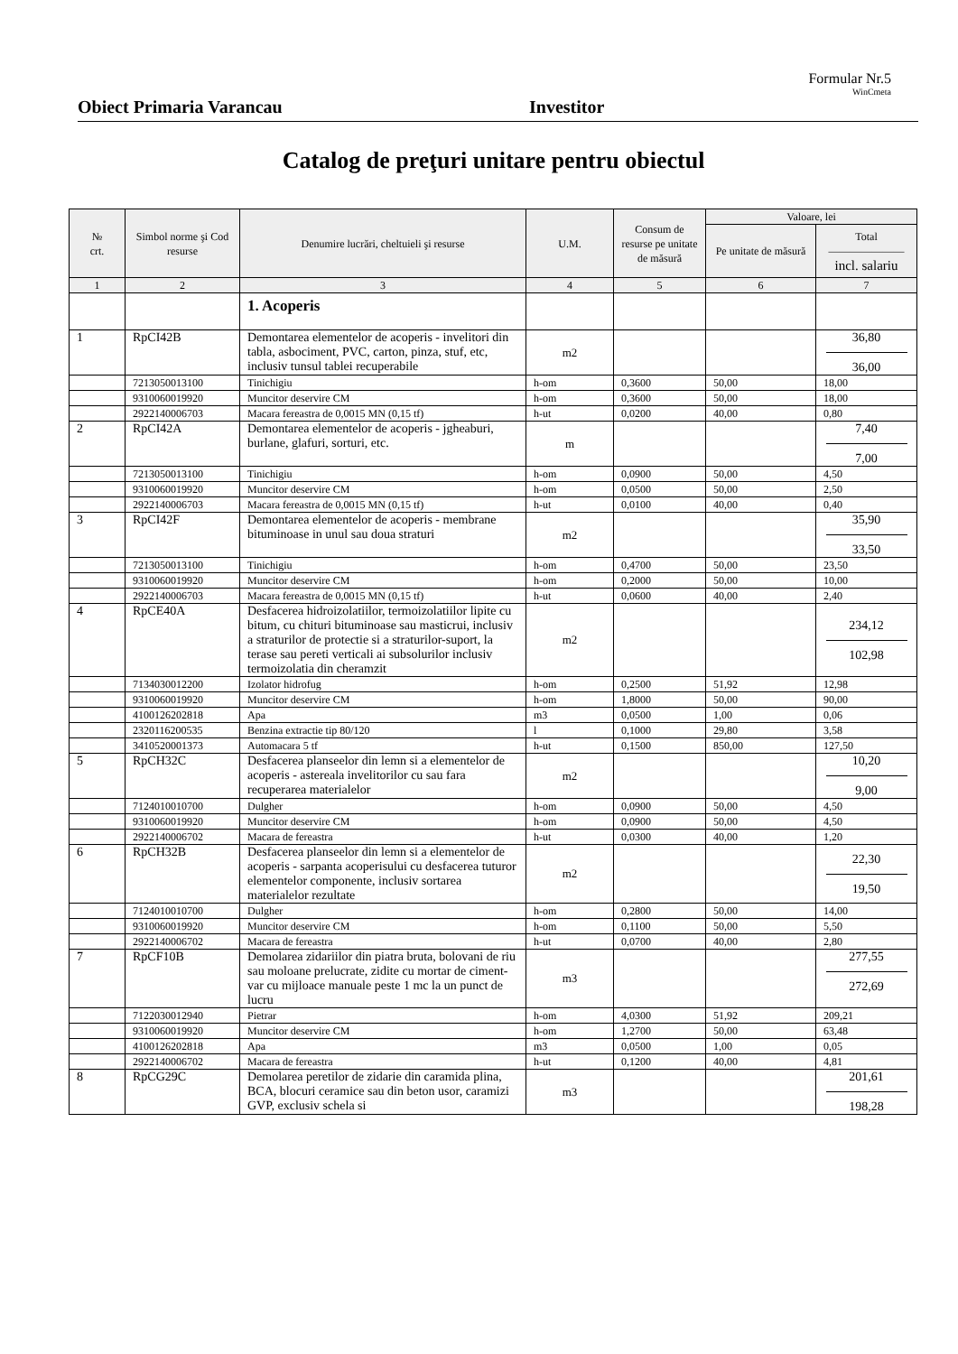Formular Nr.5
WinCmeta
Obiect Primaria Varancau Investitor
Catalog de preţuri unitare pentru obiectul
| № crt. | Simbol norme şi Cod resurse | Denumire lucrări, cheltuieli şi resurse | U.M. | Consum de resurse pe unitate de măsură | Valoare, lei | |
| --- | --- | --- | --- | --- | --- | --- |
| | | | | | Pe unitate de măsură | Total ——————— incl. salariu |
| 1 | 2 | 3 | 4 | 5 | 6 | 7 |
| | | 1. Acoperis | | | | |
| 1 | RpCI42B | Demontarea elementelor de acoperis - invelitori din tabla, asbociment, PVC, carton, pinza, stuf, etc, inclusiv tunsul tablei recuperabile | m2 | | | 36,80 36,00 |
| | 7213050013100 | Tinichigiu | h-om | 0,3600 | 50,00 | 18,00 |
| | 9310060019920 | Muncitor deservire CM | h-om | 0,3600 | 50,00 | 18,00 |
| | 2922140006703 | Macara fereastra de 0,0015 MN (0,15 tf) | h-ut | 0,0200 | 40,00 | 0,80 |
| 2 | RpCI42A | Demontarea elementelor de acoperis - jgheaburi, burlane, glafuri, sorturi, etc. | m | | | 7,40 7,00 |
| | 7213050013100 | Tinichigiu | h-om | 0,0900 | 50,00 | 4,50 |
| | 9310060019920 | Muncitor deservire CM | h-om | 0,0500 | 50,00 | 2,50 |
| | 2922140006703 | Macara fereastra de 0,0015 MN (0,15 tf) | h-ut | 0,0100 | 40,00 | 0,40 |
| 3 | RpCI42F | Demontarea elementelor de acoperis - membrane bituminoase in unul sau doua straturi | m2 | | | 35,90 33,50 |
| | 7213050013100 | Tinichigiu | h-om | 0,4700 | 50,00 | 23,50 |
| | 9310060019920 | Muncitor deservire CM | h-om | 0,2000 | 50,00 | 10,00 |
| | 2922140006703 | Macara fereastra de 0,0015 MN (0,15 tf) | h-ut | 0,0600 | 40,00 | 2,40 |
| 4 | RpCE40A | Desfacerea hidroizolatiilor, termoizolatiilor lipite cu bitum, cu chituri bituminoase sau masticrui, inclusiv a straturilor de protectie si a straturilor-suport, la terase sau pereti verticali ai subsolurilor inclusiv termoizolatia din cheramzit | m2 | | | 234,12 102,98 |
| | 7134030012200 | Izolator hidrofug | h-om | 0,2500 | 51,92 | 12,98 |
| | 9310060019920 | Muncitor deservire CM | h-om | 1,8000 | 50,00 | 90,00 |
| | 4100126202818 | Apa | m3 | 0,0500 | 1,00 | 0,06 |
| | 2320116200535 | Benzina extractie tip 80/120 | l | 0,1000 | 29,80 | 3,58 |
| | 3410520001373 | Automacara 5 tf | h-ut | 0,1500 | 850,00 | 127,50 |
| 5 | RpCH32C | Desfacerea planseelor din lemn si a elementelor de acoperis - astereala invelitorilor cu sau fara recuperarea materialelor | m2 | | | 10,20 9,00 |
| | 7124010010700 | Dulgher | h-om | 0,0900 | 50,00 | 4,50 |
| | 9310060019920 | Muncitor deservire CM | h-om | 0,0900 | 50,00 | 4,50 |
| | 2922140006702 | Macara de fereastra | h-ut | 0,0300 | 40,00 | 1,20 |
| 6 | RpCH32B | Desfacerea planseelor din lemn si a elementelor de acoperis - sarpanta acoperisului cu desfacerea tuturor elementelor componente, inclusiv sortarea materialelor rezultate | m2 | | | 22,30 19,50 |
| | 7124010010700 | Dulgher | h-om | 0,2800 | 50,00 | 14,00 |
| | 9310060019920 | Muncitor deservire CM | h-om | 0,1100 | 50,00 | 5,50 |
| | 2922140006702 | Macara de fereastra | h-ut | 0,0700 | 40,00 | 2,80 |
| 7 | RpCF10B | Demolarea zidariilor din piatra bruta, bolovani de riu sau moloane prelucrate, zidite cu mortar de ciment-var cu mijloace manuale peste 1 mc la un punct de lucru | m3 | | | 277,55 272,69 |
| | 7122030012940 | Pietrar | h-om | 4,0300 | 51,92 | 209,21 |
| | 9310060019920 | Muncitor deservire CM | h-om | 1,2700 | 50,00 | 63,48 |
| | 4100126202818 | Apa | m3 | 0,0500 | 1,00 | 0,05 |
| | 2922140006702 | Macara de fereastra | h-ut | 0,1200 | 40,00 | 4,81 |
| 8 | RpCG29C | Demolarea peretilor de zidarie din caramida plina, BCA, blocuri ceramice sau din beton usor, caramizi GVP, exclusiv schela si | m3 | | | 201,61 198,28 |